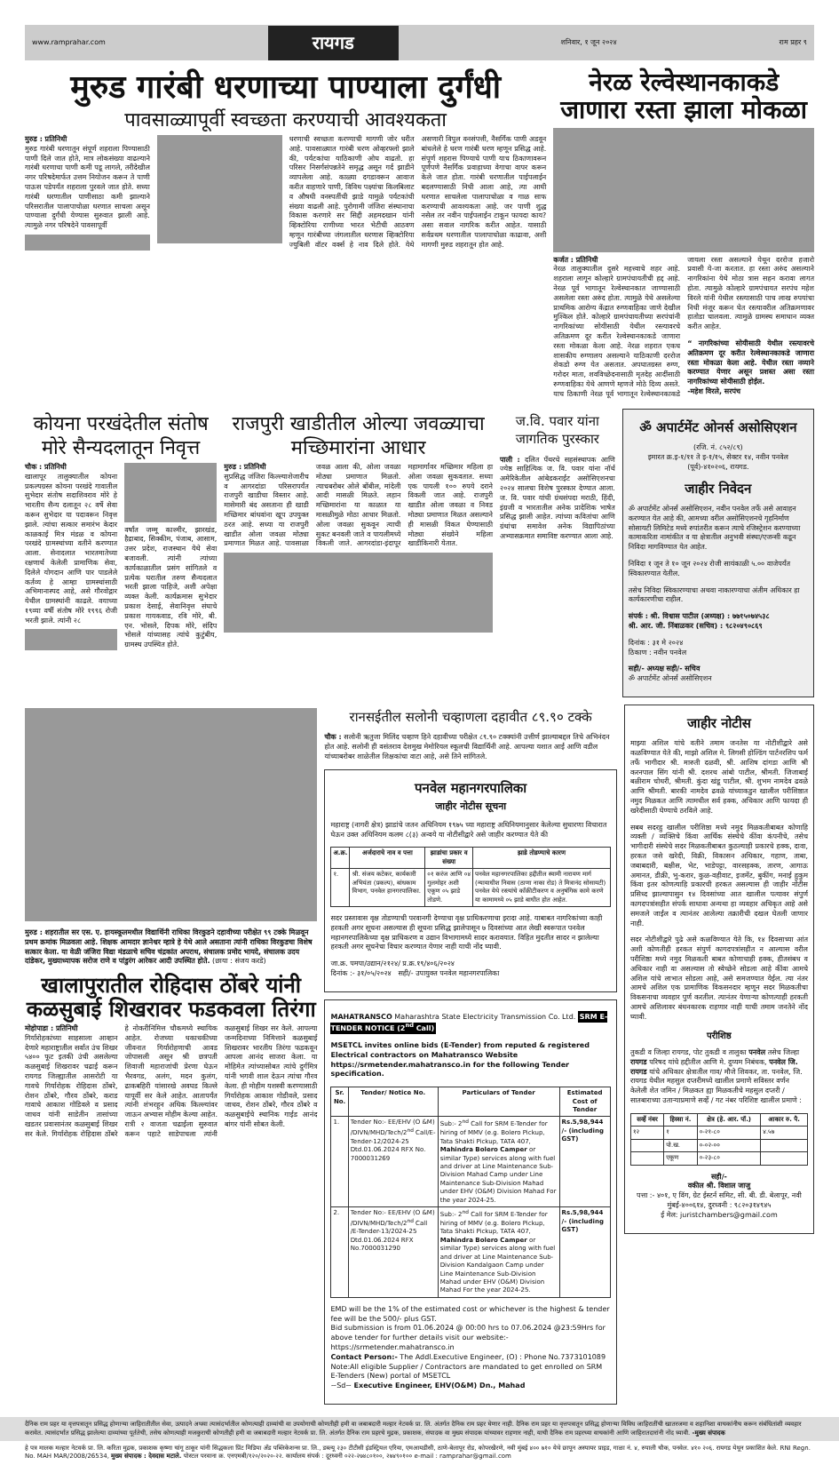www.ramprahar.com रायगड शनिवार, १ जून २०२४ राम प्रहर ९
मुरुड गारंबी धरणाच्या पाण्याला दुर्गंधी
पावसाळ्यापूर्वी स्वच्छता करण्याची आवश्यकता
मुरुड : प्रतिनिधी
मुरुड गारंबी धरणातून संपूर्ण शहराला पिण्यासाठी पाणी दिले जात होते, मात्र लोकसंख्या वाढल्याने गारंबी धरणाचा पाणी कमी पडू लागले, तरीदेखील नगर परिषदेमार्फत उत्तम नियोजन करून ते पाणी पाऊस पडेपर्यंत शहराला पुरवले जात होते. सध्या गारंबी धरणातील पाणीसाठा कमी झाल्याने परिसरातील पालापाचोळा धरणात साचला असून पाण्याला दुर्गंधी येण्यास सुरुवात झाली आहे. त्यामुळे नगर परिषदेने पावसापूर्वी
धरणाची स्वच्छता करण्याची मागणी जोर धरीत आहे. पावसाळ्यात गारंबी धरण ओव्हरफ्लो झाले की, पर्यटकांचा याठिकाणी ओघ वाढतो. हा परिसर निसर्गसंपन्नतेने समृद्ध असून गर्द झाडीने व्यापलेला आहे. काळ्या दगडावरून आवाज करीत वाहणारे पाणी, विविध पक्ष्यांचा किलबिलाट व औषधी वनस्पतींची झाडे यामुळे पर्यटकांची संख्या वाढली आहे. पुरोगामी जंजिरा संस्थानाचा विकास करणारे सर सिद्दी अहमदखान यांनी व्हिक्टोरिया राणीच्या भारत भेटीची आठवण म्हणून गारंबीच्या जंगलातील धरणास व्हिक्टोरिया ज्युबिली वॉटर वर्क्स हे नाव दिले होते. येथे असणारी विपुल वनसंपत्ती, नैसर्गिक पाणी अडवून बांधलेले हे धरण गारंबी धरण म्हणून प्रसिद्ध आहे. संपूर्ण शहरास पिण्याचे पाणी याच ठिकाणावरून पूर्णपणे नैसर्गिक प्रवाहाच्या वेगाचा वापर करून केले जात होता. गारंबी धरणातील पाईपलाईन बदलण्यासाठी निधी आला आहे, त्या आधी धरणात साचलेला पालापाचोळा व गाळ साफ करण्याची आवश्यकता आहे. जर पाणी शुद्ध नसेल तर नवीन पाईपलाईन टाकून फायदा काय? असा सवाल नागरिक करीत आहेत. यासाठी सर्वप्रथम धरणातील पालापाचोळा काढावा, अशी मागणी मुरुड शहरातून होत आहे.
नेरळ रेल्वेस्थानकाकडे जाणारा रस्ता झाला मोकळा
कर्जत : प्रतिनिधी
नेरळ तालुक्यातील दुसरे महत्त्वाचे शहर आहे. शहराला लागून कोल्हारे ग्रामपंचायतीची हद्द आहे. नेरळ पूर्व भागातून रेल्वेस्थानकात जाण्यासाठी असलेला रस्ता अरुंद होता. त्यामुळे येथे असलेल्या प्राथमिक आरोग्य केंद्रात रुग्णवाहिका जाणे देखील मुश्किल होते. कोल्हारे ग्रामपंचायतीच्या सरपंचांनी नागरिकांच्या सोयीसाठी येथील रस्त्यावरचे अतिक्रमण दूर करीत रेल्वेस्थानकाकडे जाणारा रस्ता मोकळा केला आहे. नेरळ शहरात एकच शासकीय रुग्णालय असल्याने याठिकाणी दररोज शेकडो रुग्ण येत असतात. अपघातग्रस्त रुग्ण, गरोदर माता, शवविच्छेदनासाठी मृतदेह आदींसाठी रुग्णवाहिका येथे आणणे म्हणजे मोठे दिव्य असते. याच ठिकाणी नेरळ पूर्व भागातून रेल्वेस्थानकाकडे जायला रस्ता असल्याने येथून दररोज हजारो प्रवासी ये-जा करतात. हा रस्ता अरुंद असल्याने नागरिकांना येथे मोठा त्रास सहन करावा लागत होता. त्यामुळे कोल्हारे ग्रामपंचायत सरपंच महेश विरले यांनी येथील रस्त्यासाठी पाच लाख रुपयांचा निधी मंजूर करून घेत रस्त्यावरील अतिक्रमणावर हातोडा चालवला. त्यामुळे ग्रामस्थ समाधान व्यक्त करीत आहेत.
“ नागरिकांच्या सोयीसाठी येथील रस्त्यावरचे अतिक्रमण दूर करीत रेल्वेस्थानकाकडे जाणारा रस्ता मोकळा केला आहे. येथील रस्ता नव्याने करण्यात येणार असून प्रशस्त असा रस्ता नागरिकांच्या सोयीसाठी होईल.
-महेश विरले, सरपंच
कोयना परखंदेतील संतोष मोरे सैन्यदलातून निवृत्त
चौक : प्रतिनिधी
खालापूर तालुक्यातील कोयना प्रकल्पग्रस्त कोयना परखंदे गावातील सुभेदार संतोष सदाशिवराव मोरे हे भारतीय सैन्य दलातून २८ वर्षे सेवा करून सुभेदार या पदावरून निवृत्त झाले. त्यांचा सत्कार समारंभ केदार काळकाई मित्र मंडळ व कोयना परखंदे ग्रामस्थांच्या वतीने करण्यात आला. सेनादलात भारतमातेच्या रक्षणार्थ केलेली प्रामाणिक सेवा, दिलेले योगदान आणि पार पाडलेले कर्तव्य हे आम्हा ग्रामस्थांसाठी अभिमानास्पद आहे, असे गौरवोद्गार येथील ग्रामस्थांनी काढले. वयाच्या १९व्या वर्षी संतोष मोरे १९९६ रोजी भरती झाले. त्यांनी २८
वर्षांत जम्मू काश्मीर, झारखंड, हैद्राबाद, सिक्कीम, पंजाब, आसाम, उत्तर प्रदेश, राजस्थान येथे सेवा बजावली. त्यांनी त्यांच्या कार्यकाळातील प्रसंग सांगितले व प्रत्येक घरातील तरुण सैन्यदलात भरती झाला पाहिजे, अशी अपेक्षा व्यक्त केली. कार्यक्रमास सुभेदार प्रकाश देसाई, सेवानिवृत्त संघाचे प्रकाश गायकवाड, रवि मोरे, बी. एन. भोसले, दिपक मोरे, संदिप भोसले यांच्यासह त्यांचे कुटुंबीय, ग्रामस्थ उपस्थित होते.
राजपुरी खाडीतील ओल्या जवळ्याचा मच्छिमारांना आधार
मुरुड : प्रतिनिधी
सुप्रसिद्ध जंजिरा किल्ल्याशेजारीच व आगरदांडा परिसरापर्यंत राजपुरी खाडीचा विस्तार आहे. मासेमारी बंद असताना ही खाडी मच्छिमार बांधवांना खूप उपयुक्त ठरत आहे. सध्या या राजपुरी खाडीत ओला जवळा मोठ्या प्रमाणात मिळत आहे. पावसाळा जवळ आला की, ओला जवळा मोठ्या प्रमाणात मिळतो. त्याचबरोबर ओले बोंबील, मांदेली आदी मासळी मिळते. लहान मच्छिमारांना या काळात या मासळीमुळे मोठा आधार मिळतो. ओला जवळा सुकवून त्याची सुकट बनवली जाते व पायलीमध्ये विकली जाते. आगरदांडा-इंदापूर महामार्गावर मच्छिमार महिला हा ओला जवळा सुकवतात. सध्या एक पायली १०० रुपये दराने विकली जात आहे. राजपुरी खाडीत ओला जवळा व निवड मोठ्या प्रमाणात मिळत असल्याने ही मासळी विकत घेण्यासाठी मोठ्या संख्येने महिला खाडीकिनारी येतात.
ज.वि. पवार यांना जागतिक पुरस्कार
पाली : दलित पँथरचे सहसंस्थापक आणि ज्येष्ठ साहित्यिक ज. वि. पवार यांना नॉर्थ अमेरिकेतील आंबेडकराईट असोसिएशनचा २०२४ सालचा विशेष पुरस्कार देण्यात आला. ज. वि. पवार यांची ग्रंथसंपदा मराठी, हिंदी, इंग्रजी व भारतातील अनेक प्रादेशिक भाषेत प्रसिद्ध झाली आहेत. त्यांच्या कवितांचा आणि ग्रंथांचा समावेश अनेक विद्यापिठांच्या अभ्यासक्रमात समाविष्ट करण्यात आला आहे.
ॐ अपार्टमेंट ओनर्स असोसिएशन
(रजि. नं. ८५२/८९)
इमारत क्र.इ-१/११ ते इ-१/१५, सेक्टर १४, नवीन पनवेल (पूर्व)-४१०२०६, रायगड.
जाहीर निवेदन
ॐ अपार्टमेंट ओनर्स असोसिएशन, नवीन पनवेल तर्फे असे आवाहन करण्यात येत आहे की, आमच्या वरील असोसिएशनचे गृहनिर्माण सोसायटी लिमिटेड मध्ये रुपांतरीत करून त्याचे रजिस्ट्रेशन करण्याच्या कामाकरिता नामांकीत व या क्षेत्रातील अनुभवी संस्था/एजन्सी कडून निविदा मागविण्यात येत आहेत.
निविदा १ जून ते १० जून २०२४ रोजी सायंकाळी ५.०० वाजेपर्यंत स्विकारण्यात येतील.
तसेच निविदा स्विकारण्याचा अथवा नाकारण्याचा अंतीम अधिकार हा कार्यकारणीचा राहील.
संपर्क : श्री. विश्वास पाटील (अध्यक्ष) : ७७१५०७४५३८
श्री. आर. जी. निंबाळकर (सचिव) : ९८२०४९०८६९
दिनांक : ३१ मे २०२४
ठिकाण : नवीन पनवेल
सही/- अध्यक्ष सही/- सचिव
ॐ अपार्टमेंट ओनर्स असोसिएशन
मुरुड : शहरातील सर एस. ए. हायस्कूलमधील विद्यार्थिनी राधिका विरकुडने दहावीच्या परीक्षेत ९९ टक्के मिळवून प्रथम क्रमांक मिळवला आहे. शिक्षक आमदार ज्ञानेश्वर म्हात्रे हे येथे आले असताना त्यांनी राधिका विरकुडचा विशेष सत्कार केला. या वेळी जंजिरा विद्या मंडळाचे सचिव चंद्रकांत अपराध, संचालक प्रमोद भायदे, संचालक उदय दांडेकर, मुख्याध्यापक सरोज राणे व पांडुरंग आरेकर आदी उपस्थित होते. (छाया : संजय करडे)
खालापुरातील रोहिदास ठोंबरे यांनी कळसुबाई शिखरावर फडकवला तिरंगा
मोहोपाडा : प्रतिनिधी
गिर्यारोहकांच्या साहसाला आव्हान देणारे महाराष्ट्रातील सर्वात उंच शिखर ५४०० फूट इतकी उंची असलेल्या कळसुबाई शिखरावर चढाई करून रायगड जिल्ह्यातील आसरोटी या गावचे गिर्यारोहक रोहिदास ठोंबरे, रोशन ठोंबरे, गौरव ठोंबरे, कराड गावाचे आकाश गोडिवले व प्रसाद जाधव यांनी साडेतीन तासांच्या खडतर प्रवासानंतर कळसुबाई शिखर सर केले. गिर्यारोहक रोहिदास ठोंबरे हे नोकरीनिमित्त चौकमध्ये स्थायिक आहेत. रोजच्या धकाधकीच्या जीवनात गिर्यारोहणाची आवड जोपासली असून श्री छत्रपती शिवाजी महाराजांची प्रेरणा घेऊन भैरवगड, अलंग, मदन कुलंग, ढाकबहिरी यांसारखे अवघड किल्ले यापूर्वी सर केले आहेत. आतापर्यंत त्यांनी शंभरहून अधिक किल्ल्यांवर जाऊन अभ्यास मोहीम केल्या आहेत. रात्री २ वाजता चढाईला सुरुवात करून पहाटे साडेपाचला त्यांनी कळसुबाई शिखर सर केले. आपल्या जन्मदिनाच्या निमित्ताने कळसुबाई शिखरावर भारतीय तिरंगा फडकवून आपला आनंद साजरा केला. या मोहिमेत त्यांच्यासोबत त्यांचे दुर्गमित्र यांनी भगवी शाल देऊन त्यांचा गौरव केला. ही मोहीम यशस्वी करण्यासाठी गिर्यारोहक आकाश गोडीवले, प्रसाद जाधव, रोशन ठोंबरे, गौरव ठोंबरे व कळसुबाईचे स्थानिक गाईड आनंद बांगर यांनी सोबत केली.
रानसईतील सलोनी चव्हाणला दहावीत ८९.९० टक्के
चौक : सलोनी ऋतुजा मिलिंद चव्हाण हिने दहावीच्या परीक्षेत ८९.९० टक्क्यांनी उत्तीर्ण झाल्याबद्दल तिचे अभिनंदन होत आहे. सलोनी ही वसंतराव देशमुख मेमोरियल स्कूलची विद्यार्थिनी आहे. आपल्या यशात आई आणि वडील यांच्याबरोबर शाळेतील शिक्षकांचा वाटा आहे, असे तिने सांगितले.
पनवेल महानगरपालिका
जाहीर नोटीस सूचना
महाराष्ट्र (नागरी क्षेत्र) झाडांचे जतन अधिनियम १९७५ च्या महाराष्ट्र अधिनियमानुसार केलेल्या सुधारणा विचारात घेऊन उक्त अधिनियम कलम ८(३) अन्वये या नोटीसीद्वारे असे जाहीर करण्यात येते की
| अ.क्र. | अर्जदाराचे नाव व पत्ता | झाडांचा प्रकार व संख्या | झाडे तोडण्याचे कारण |
| --- | --- | --- | --- |
| १. | श्री. संजय कटेकर, कार्यकारी अभियंता (प्रकल्प), बांधकाम विभाग, पनवेल हानगरपालिका. | ०१ करंज आणि ०४ गुलमोहर अशी एकूण ०५ झाडे तोडणे. | पनवेल महानगरपालिका हद्दीतील स्वामी नारायण मार्ग (न्यायाधीश निवास (ठाणा नाका रोड) ते मित्रानंद सोसायटी) पनवेल येथे रस्त्यांचे कॉंक्रीटीकरण व अनुषंगिक कामे करणे या कामामध्ये ०५ झाडे बाधीत होत आहेत. |
सदर प्रस्तावास वृक्ष तोडण्याची परवानगी देण्याचा वृक्ष प्राधिकरणाचा इरादा आहे. याबाबत नागरिकांच्या काही हरकती अगर सूचना असल्यास ही सूचना प्रसिद्ध झालेपासून ७ दिवसांच्या आत लेखी स्वरूपात पनवेल महानगरपालिकेच्या वृक्ष प्राधिकरण व उद्यान विभागामध्ये सादर करावयात. विहित मुदतीत सादर न झालेल्या हरकती अगर सूचनेचा विचार करण्यात येणार नाही याची नोंद घ्यावी.
जा.क्र. पमपा/उद्यान/२१२४/ प्र.क्र.१९/४०६/२०२४
दिनांक :- ३१/०५/२०२४ सही/- उपायुक्त पनवेल महानगरपालिका
MAHATRANSCO Maharashtra State Electricity Transmission Co. Ltd. SRM E-TENDER NOTICE (2<sup>nd</sup> Call)
MSETCL invites online bids (E-Tender) from reputed & registered Electrical contractors on Mahatransco Website https://srmetender.mahatransco.in for the following Tender specification.
| Sr. No. | Tender/ Notice No. | Particulars of Tender | Estimated Cost of Tender |
| --- | --- | --- | --- |
| 1. | Tender No:- EE/EHV (O &M) /DIVN/MHD/Tech/2<sup>nd</sup> Call/E-Tender-12/2024-25 Dtd.01.06.2024 RFX No. 7000031269 | Sub:- 2<sup>nd</sup> Call for SRM E-Tender for hiring of MMV (e.g. Bolero Pickup, Tata Shakti Pickup, TATA 407, Mahindra Bolero Camper or similar Type) services along with fuel and driver at Line Maintenance Sub-Division Mahad Camp under Line Maintenance Sub-Division Mahad under EHV (O&M) Division Mahad For the year 2024-25. | Rs.5,98,944 /- (including GST) |
| 2. | Tender No:- EE/EHV (O &M) /DIVN/MHD/Tech/2<sup>nd</sup> Call /E-Tender-13/2024-25 Dtd.01.06.2024 RFX No.7000031290 | Sub:- 2<sup>nd</sup> Call for SRM E-Tender for hiring of MMV (e.g. Bolero Pickup, Tata Shakti Pickup, TATA 407, Mahindra Bolero Camper or similar Type) services along with fuel and driver at Line Maintenance Sub-Division Kandalgaon Camp under Line Maintenance Sub-Division Mahad under EHV (O&M) Division Mahad For the year 2024-25. | Rs.5,98,944 /- (including GST) |
EMD will be the 1% of the estimated cost or whichever is the highest & tender fee will be the 500/- plus GST.
Bid submission is from 01.06.2024 @ 00:00 hrs to 07.06.2024 @23:59Hrs for above tender for further details visit our website:-https://srmetender.mahatransco.in
Contact Person:- The Addl.Executive Engineer, (O) : Phone No.7373101089
Note:All eligible Supplier / Contractors are mandated to get enrolled on SRM E-Tenders (New) portal of MSETCL
~Sd~ Executive Engineer, EHV(O&M) Dn., Mahad
जाहीर नोटीस
माझ्या अशिल यांचे वतीने तमाम जनतेस या नोटीशीद्वारे असे कळविण्यात येते की, माझो अशिल मे. लिगसी होल्डिंग पार्टनरशिप फर्म तर्फे भागीदार श्री. मारुती दळवी, श्री. आशिष दांगडा आणि श्री करनपाल सिंग यांनी श्री. दशरथ आंबो पाटील, श्रीमती. जिजाबाई बळीराम चोधरी, श्रीमती. कुंदा खंडू पाटील, श्री. शुभम नामदेव ढवळे आणि श्रीमती. बारकी नामदेव ढवळे यांच्याकडुन खालील परीशिष्ठात नमुद मिळकत आणि त्यामधील सर्व हक्क, अधिकार आणि फायदा ही खरेदीसाठी घेण्याचे ठरविले आहे.
सबब सदरहु खालील परीशिष्ठा मध्ये नमुद मिळकतीबाबत कोणाहि व्यक्ती / व्यक्तिचे किंवा आर्थिक संस्थेचे कींवा कंपनीचे, तसेच भागीदारी संस्थेचे सदर मिळकतीबाबत कुठल्याही प्रकारचे हक्क, दावा, हरकत जसे खरेदी, विक्री, विकासन अधिकार, गहाण, ताबा, जबाबदारी, बक्षीस, भेट, भाडेपट्टा, वारसहक्क, तारण, आगाऊ अमानत, डीक्री, भु-करार, कुळ-वहीवाट, इजमेंट, बुकींग, मनाई हुकुम किंवा इतर कोणत्याहि प्रकारची हरकत असल्यास ही जाहीर नोटीस प्रसिध्द झाल्यापासुन १४ दिवसांच्या आत खालील पत्यावर संपुर्ण कागदपत्रांसहीत संपर्क साधावा अन्यथा हा व्यवहार अधिकृत आहे असे समजले जाईल व त्यानंतर आलेल्या तक्रारीची दखल घेतली जाणार नाही.
सदर नोटीशीद्वारे पुढे असे कळविण्यात येते कि, १४ दिवसाच्या आंत अशी कोणतीही हरकत संपुर्ण कागदपत्रांसहीत न आल्यास वरील परीशिष्ठा मध्ये नमुद मिळकती बाबत कोणाचाही हक्क, हीतसंबध व अधिकार नाही वा असल्यास तो स्वेच्छेने सोडला आहे कींवा आमचे अशिल यांचे लाभात सोडला आहे, असे समजण्यात येईल. त्या नंतर आमचे अशिल एक प्रामाणिक विकसनदार म्हणून सदर मिळकतीचा विकसनाचा व्यवहार पुर्ण करतील. त्यानंतर येणाऱ्या कोणत्याही हरकती आमचे अशिलावर बंधनकारक राहणार नाही याची तमाम जनतेने नोंद घ्यावी.
परीशिष्ठ
तुकडी व जिल्हा रायगड, पोट तुकडी व तालुका पनवेल तसेच जिल्हा रायगड परिषद यांचे हद्दीतील आणि मे. दुय्यम निबंधक, पनवेल जि. रायगड यांचे अधिकार क्षेत्रातील गाव/ मौजे शिवकर, ता. पनवेल, जि. रायगड येथील महसुल दप्तरीमध्ये खालील प्रमाणे सविस्तर वर्णन केलेली शेत जमिन / मिळकत ह्या मिळकतीचे महसुल दप्तरी / सातबाराच्या उताऱ्याप्रमाणे सर्व्हे / गट नंबर परिशिष्ट खालील प्रमाणे :
| सर्व्हे नंबर | हिस्सा नं. | क्षेत्र (हे. आर. पॉ.) | आकार रु. पै. |
| --- | --- | --- | --- |
| १२ | १ | ०-२१-८० | ४.५७ |
| | पो.ख. | ०-०२-०० | |
| | एकूण | ०-२३-८० | |
सही/-
वकील श्री. विशाल जाजु
पत्ता :- ४०१, ए विंग, ग्रेट ईस्टर्न समिट, सी. बी. डी. बेलापूर, नवी मुंबई-४००६१४, दुरध्वनी : ९८२०३१४९४५
ई मेल: juristchambers@gmail.com
दैनिक राम प्रहर या वृत्तपत्रातून प्रसिद्ध होणाऱ्या जाहिरातीतील सेवा, उत्पादने अथवा त्यासंदर्भातील कोणत्याही दाव्यांची वा उपयोगाची कोणतीही हमी वा जबाबदारी मल्हार नेटवर्क प्रा. लि. अंतर्गत दैनिक राम प्रहर घेणार नाही. दैनिक राम प्रहर या वृत्तपत्रातून प्रसिद्ध होणाऱ्या विविध जाहिरातींची खातरजमा व शहानिशा वाचकांनीच करून संबंधितांशी व्यवहार करावेत. त्यासंदर्भात प्रसिद्ध झालेल्या दाव्यांच्या पूर्ततेची, तसेच कोणत्याही मजकुराची कोणतीही हमी वा जबाबदारी मल्हार नेटवर्क प्रा. लि. अंतर्गत दैनिक राम प्रहरचे मुद्रक, प्रकाशक, संपादक वा मुख्य संपादक यांच्यावर राहणार नाही, याची दैनिक राम प्रहरच्या वाचकांनी आणि जाहिरातदारांनी नोंद घ्यावी. -मुख्य संपादक
हे पत्र मालक मल्हार नेटवर्क प्रा. लि. करिता मुद्रक, प्रकाशक कृष्णा चांगू ठाकूर यांनी सिद्धकला प्रिंट मिडिया अँड पब्लिकेशन्स प्रा. लि., डब्ल्यू २३० टीटीसी इंडस्ट्रियल एरिया, एमआयडीसी, ठाणे-बेलापूर रोड, कोपरखैरणे, नवी मुंबई ४०० ७१० येथे छापून अस्पायर प्राइड, गाळा नं. ४, रुपाली चौक, पनवेल. ४१० २०६. रायगड येथून प्रकाशित केले. RNI Regn. No. MAH MAR/2008/26534, मुख्य संपादक : देवदास मटाले. पोस्टल परवाना क्र. एनएमबी/१२०/२०२०-२२. कार्यालय संपर्क : दूरध्वनी ०२२-२७४८०१००, २७४९०१०० e-mail : ramprahar@gmail.com